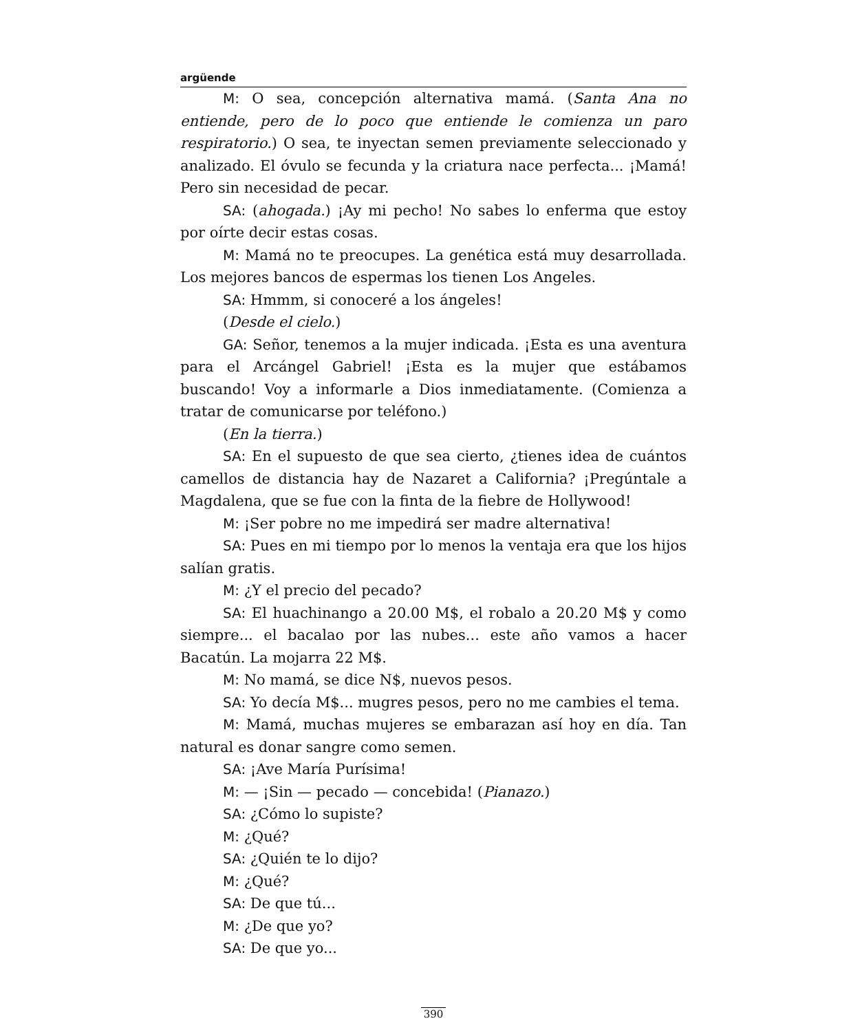argüende
M: O sea, concepción alternativa mamá. (Santa Ana no entiende, pero de lo poco que entiende le comienza un paro respiratorio.) O sea, te inyectan semen previamente seleccionado y analizado. El óvulo se fecunda y la criatura nace perfecta... ¡Mamá! Pero sin necesidad de pecar.
SA: (ahogada.) ¡Ay mi pecho! No sabes lo enferma que estoy por oírte decir estas cosas.
M: Mamá no te preocupes. La genética está muy desarrollada. Los mejores bancos de espermas los tienen Los Angeles.
SA: Hmmm, si conoceré a los ángeles!
(Desde el cielo.)
GA: Señor, tenemos a la mujer indicada. ¡Esta es una aventura para el Arcángel Gabriel! ¡Esta es la mujer que estábamos buscando! Voy a informarle a Dios inmediatamente. (Comienza a tratar de comunicarse por teléfono.)
(En la tierra.)
SA: En el supuesto de que sea cierto, ¿tienes idea de cuántos camellos de distancia hay de Nazaret a California? ¡Pregúntale a Magdalena, que se fue con la finta de la fiebre de Hollywood!
M: ¡Ser pobre no me impedirá ser madre alternativa!
SA: Pues en mi tiempo por lo menos la ventaja era que los hijos salían gratis.
M: ¿Y el precio del pecado?
SA: El huachinango a 20.00 M$, el robalo a 20.20 M$ y como siempre... el bacalao por las nubes... este año vamos a hacer Bacatún. La mojarra 22 M$.
M: No mamá, se dice N$, nuevos pesos.
SA: Yo decía M$... mugres pesos, pero no me cambies el tema.
M: Mamá, muchas mujeres se embarazan así hoy en día. Tan natural es donar sangre como semen.
SA: ¡Ave María Purísima!
M: — ¡Sin — pecado — concebida! (Pianazo.)
SA: ¿Cómo lo supiste?
M: ¿Qué?
SA: ¿Quién te lo dijo?
M: ¿Qué?
SA: De que tú...
M: ¿De que yo?
SA: De que yo...
390